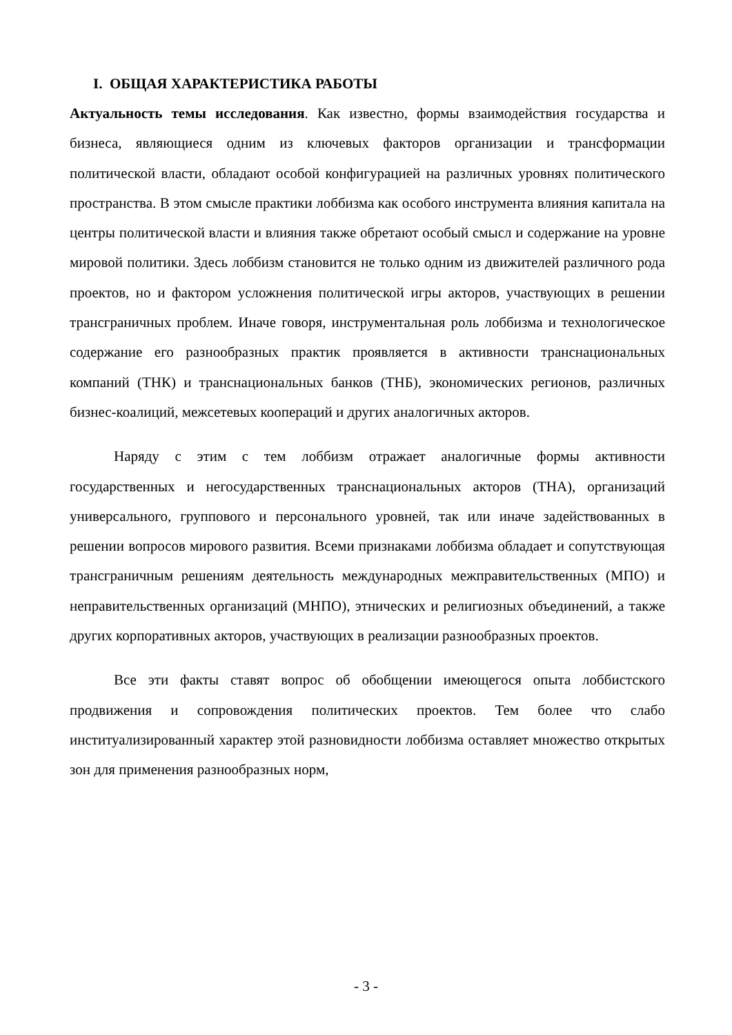I. ОБЩАЯ ХАРАКТЕРИСТИКА РАБОТЫ
Актуальность темы исследования. Как известно, формы взаимодействия государства и бизнеса, являющиеся одним из ключевых факторов организации и трансформации политической власти, обладают особой конфигурацией на различных уровнях политического пространства. В этом смысле практики лоббизма как особого инструмента влияния капитала на центры политической власти и влияния также обретают особый смысл и содержание на уровне мировой политики. Здесь лоббизм становится не только одним из движителей различного рода проектов, но и фактором усложнения политической игры акторов, участвующих в решении трансграничных проблем. Иначе говоря, инструментальная роль лоббизма и технологическое содержание его разнообразных практик проявляется в активности транснациональных компаний (ТНК) и транснациональных банков (ТНБ), экономических регионов, различных бизнес-коалиций, межсетевых коопераций и других аналогичных акторов.
Наряду с этим с тем лоббизм отражает аналогичные формы активности государственных и негосударственных транснациональных акторов (ТНА), организаций универсального, группового и персонального уровней, так или иначе задействованных в решении вопросов мирового развития. Всеми признаками лоббизма обладает и сопутствующая трансграничным решениям деятельность международных межправительственных (МПО) и неправительственных организаций (МНПО), этнических и религиозных объединений, а также других корпоративных акторов, участвующих в реализации разнообразных проектов.
Все эти факты ставят вопрос об обобщении имеющегося опыта лоббистского продвижения и сопровождения политических проектов. Тем более что слабо институализированный характер этой разновидности лоббизма оставляет множество открытых зон для применения разнообразных норм,
- 3 -